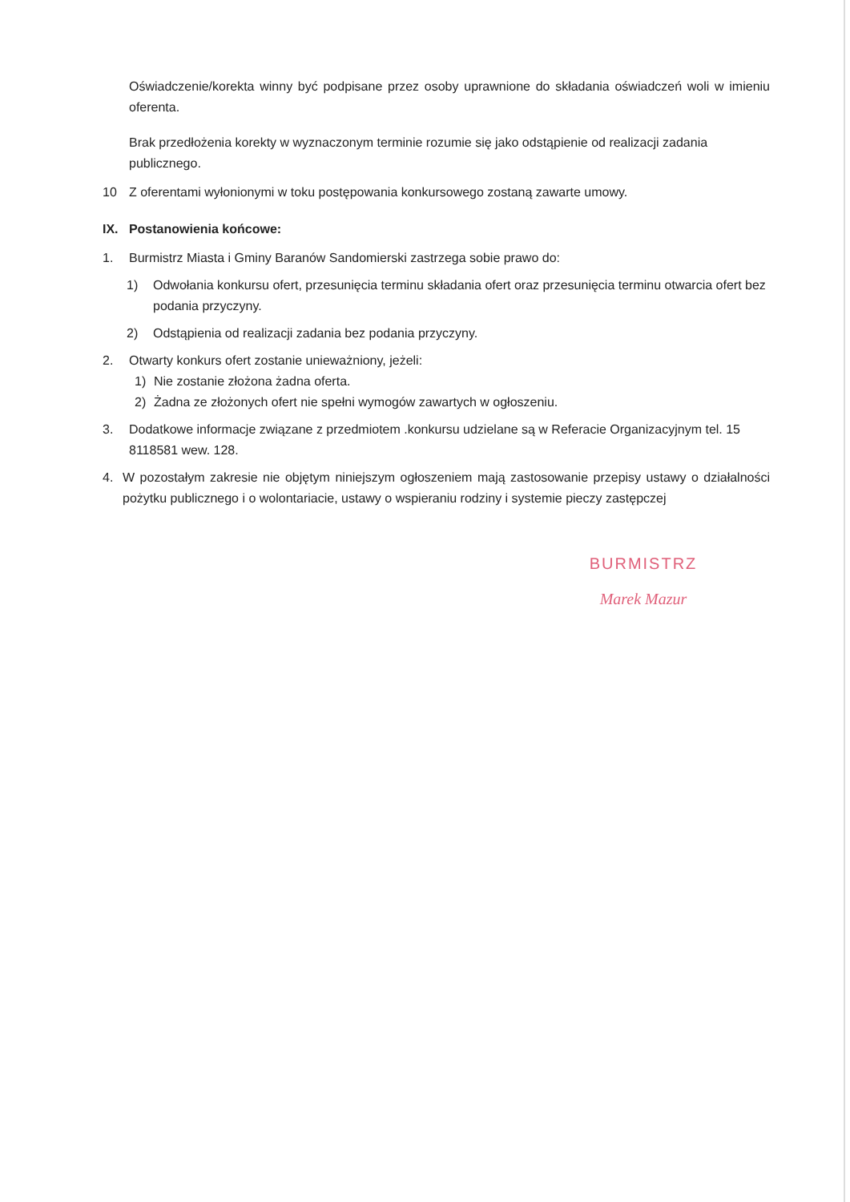Oświadczenie/korekta winny być podpisane przez osoby uprawnione do składania oświadczeń woli w imieniu oferenta.
Brak przedłożenia korekty w wyznaczonym terminie rozumie się jako odstąpienie od realizacji zadania publicznego.
10 Z oferentami wyłonionymi w toku postępowania konkursowego zostaną zawarte umowy.
IX. Postanowienia końcowe:
1. Burmistrz Miasta i Gminy Baranów Sandomierski zastrzega sobie prawo do:
1) Odwołania konkursu ofert, przesunięcia terminu składania ofert oraz przesunięcia terminu otwarcia ofert bez podania przyczyny.
2) Odstąpienia od realizacji zadania bez podania przyczyny.
2. Otwarty konkurs ofert zostanie unieważniony, jeżeli:
1) Nie zostanie złożona żadna oferta.
2) Żadna ze złożonych ofert nie spełni wymogów zawartych w ogłoszeniu.
3. Dodatkowe informacje związane z przedmiotem .konkursu udzielane są w Referacie Organizacyjnym tel. 15 8118581 wew. 128.
4. W pozostałym zakresie nie objętym niniejszym ogłoszeniem mają zastosowanie przepisy ustawy o działalności pożytku publicznego i o wolontariacie, ustawy o wspieraniu rodziny i systemie pieczy zastępczej
BURMISTRZ
Marek Mazur